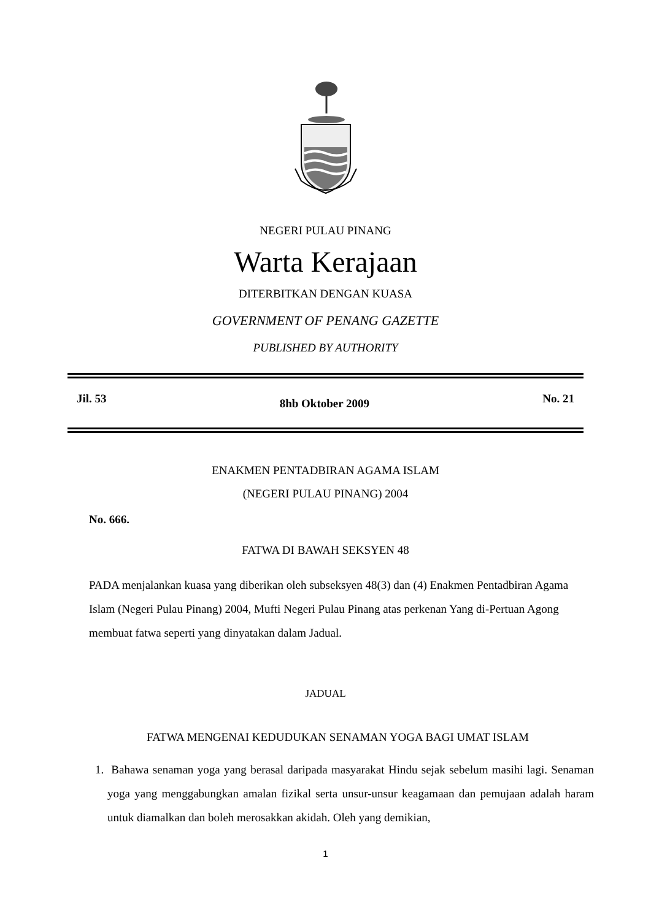NEGERI PULAU PINANG
Warta Kerajaan
DITERBITKAN DENGAN KUASA
GOVERNMENT OF PENANG GAZETTE
PUBLISHED BY AUTHORITY
Jil. 53 8hb Oktober 2009 No. 21
ENAKMEN PENTADBIRAN AGAMA ISLAM
(NEGERI PULAU PINANG) 2004
No. 666.
FATWA DI BAWAH SEKSYEN 48
PADA menjalankan kuasa yang diberikan oleh subseksyen 48(3) dan (4) Enakmen Pentadbiran Agama Islam (Negeri Pulau Pinang) 2004, Mufti Negeri Pulau Pinang atas perkenan Yang di-Pertuan Agong membuat fatwa seperti yang dinyatakan dalam Jadual.
JADUAL
FATWA MENGENAI KEDUDUKAN SENAMAN YOGA BAGI UMAT ISLAM
1. Bahawa senaman yoga yang berasal daripada masyarakat Hindu sejak sebelum masihi lagi. Senaman yoga yang menggabungkan amalan fizikal serta unsur-unsur keagamaan dan pemujaan adalah haram untuk diamalkan dan boleh merosakkan akidah. Oleh yang demikian,
1